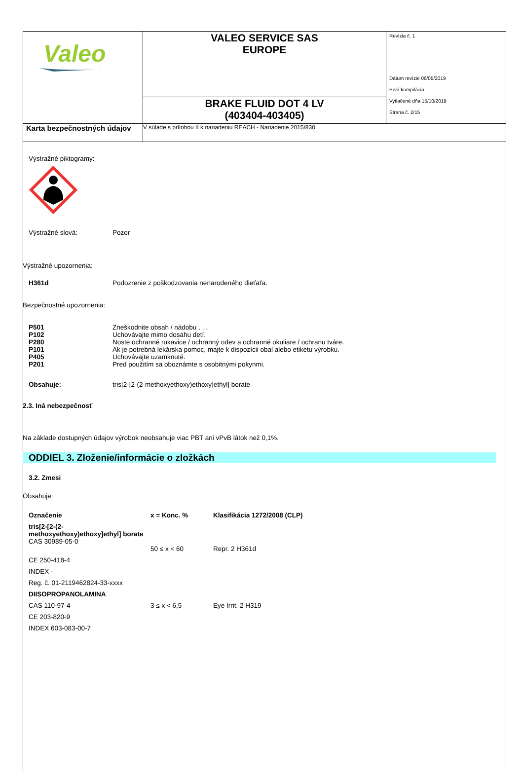| Valeo | VALEO SERVICE SAS EUROPE | Revízia č. 1 Dátum revízie 06/05/2019 Prvá kompilácia Vytlačené dňa 15/10/2019 Strana č. 2/15 |
| | BRAKE FLUID DOT 4 LV (403404-403405) | |
| Karta bezpečnostných údajov | V súlade s prílohou II k nariadeniu REACH - Nariadenie 2015/830 | |
Výstražné piktogramy:
Výstražné slová: Pozor
Výstražné upozornenia:
H361d Podozrenie z poškodzovania nenarodeného dieťaťa.
Bezpečnostné upozornenia:
P501 Zneškodnite obsah / nádobu . . .
P102 Uchovávajte mimo dosahu detí.
P280 Noste ochranné rukavice / ochranný odev a ochranné okuliare / ochranu tváre.
P101 Ak je potrebná lekárska pomoc, majte k dispozícii obal alebo etiketu výrobku.
P405 Uchovávajte uzamknuté.
P201 Pred použitím sa oboznámte s osobitnými pokynmi.
Obsahuje: tris[2-[2-(2-methoxyethoxy)ethoxy]ethyl] borate
2.3. Iná nebezpečnosť
Na základe dostupných údajov výrobok neobsahuje viac PBT ani vPvB látok než 0,1%.
ODDIEL 3. Zloženie/informácie o zložkách
3.2. Zmesi
Obsahuje:
| Označenie | x = Konc. % | Klasifikácia 1272/2008 (CLP) |
| --- | --- | --- |
| tris[2-[2-(2-methoxyethoxy)ethoxy]ethyl] borate CAS 30989-05-0 | 50 ≤ x < 60 | Repr. 2 H361d |
| CE 250-418-4 | | |
| INDEX - | | |
| Reg. č. 01-2119462824-33-xxxx | | |
| DIISOPROPANOLAMINA | | |
| CAS 110-97-4 | 3 ≤ x < 6,5 | Eye Irrit. 2 H319 |
| CE 203-820-9 | | |
| INDEX 603-083-00-7 | | |